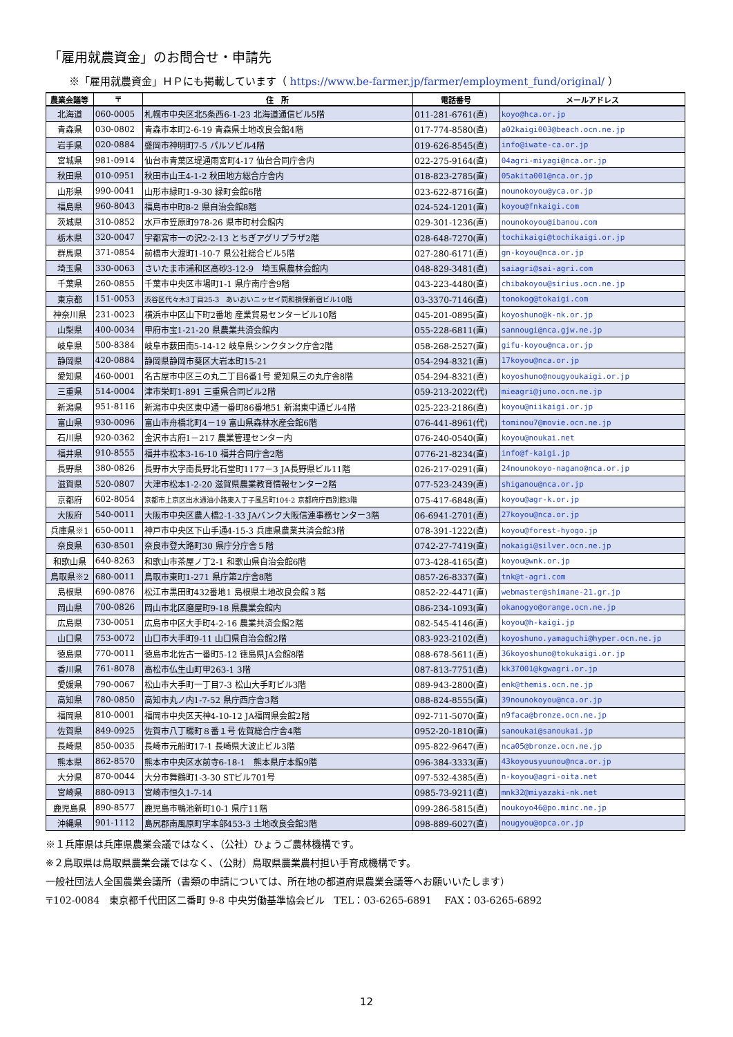「雇用就農資金」のお問合せ・申請先
※「雇用就農資金」ＨＰにも掲載しています（ https://www.be-farmer.jp/farmer/employment_fund/original/ ）
| 農業会議等 | 〒 | 住 所 | 電話番号 | メールアドレス |
| --- | --- | --- | --- | --- |
| 北海道 | 060-0005 | 札幌市中央区北5条西6-1-23 北海道通信ビル5階 | 011-281-6761(直) | koyo@hca.or.jp |
| 青森県 | 030-0802 | 青森市本町2-6-19 青森県土地改良会館4階 | 017-774-8580(直) | a02kaigi003@beach.ocn.ne.jp |
| 岩手県 | 020-0884 | 盛岡市神明町7-5 パルソビル4階 | 019-626-8545(直) | info@iwate-ca.or.jp |
| 宮城県 | 981-0914 | 仙台市青葉区堤通雨宮町4-17 仙台合同庁舎内 | 022-275-9164(直) | 04agri-miyagi@nca.or.jp |
| 秋田県 | 010-0951 | 秋田市山王4-1-2 秋田地方総合庁舎内 | 018-823-2785(直) | 05akita001@nca.or.jp |
| 山形県 | 990-0041 | 山形市緑町1-9-30 緑町会館6階 | 023-622-8716(直) | nounokoyou@yca.or.jp |
| 福島県 | 960-8043 | 福島市中町8-2 県自治会館8階 | 024-524-1201(直) | koyou@fnkaigi.com |
| 茨城県 | 310-0852 | 水戸市笠原町978-26 県市町村会館内 | 029-301-1236(直) | nounokoyou@ibanou.com |
| 栃木県 | 320-0047 | 宇都宮市一の沢2-2-13 とちぎアグリプラザ2階 | 028-648-7270(直) | tochikaigi@tochikaigi.or.jp |
| 群馬県 | 371-0854 | 前橋市大渡町1-10-7 県公社総合ビル5階 | 027-280-6171(直) | gn-koyou@nca.or.jp |
| 埼玉県 | 330-0063 | さいたま市浦和区高砂3-12-9 埼玉県農林会館内 | 048-829-3481(直) | saiagri@sai-agri.com |
| 千葉県 | 260-0855 | 千葉市中央区市場町1-1 県庁南庁舎9階 | 043-223-4480(直) | chibakoyou@sirius.ocn.ne.jp |
| 東京都 | 151-0053 | 渋谷区代々木3丁目25-3 あいおいニッセイ同和損保新宿ビル10階 | 03-3370-7146(直) | tonokog@tokaigi.com |
| 神奈川県 | 231-0023 | 横浜市中区山下町2番地 産業貿易センタービル10階 | 045-201-0895(直) | koyoshuno@k-nk.or.jp |
| 山梨県 | 400-0034 | 甲府市宝1-21-20 県農業共済会館内 | 055-228-6811(直) | sannougi@nca.gjw.ne.jp |
| 岐阜県 | 500-8384 | 岐阜市薮田南5-14-12 岐阜県シンクタンク庁舎2階 | 058-268-2527(直) | gifu-koyou@nca.or.jp |
| 静岡県 | 420-0884 | 静岡県静岡市葵区大岩本町15-21 | 054-294-8321(直) | 17koyou@nca.or.jp |
| 愛知県 | 460-0001 | 名古屋市中区三の丸二丁目6番1号 愛知県三の丸庁舎8階 | 054-294-8321(直) | koyoshuno@nougyoukaigi.or.jp |
| 三重県 | 514-0004 | 津市栄町1-891 三重県合同ビル2階 | 059-213-2022(代) | mieagri@juno.ocn.ne.jp |
| 新潟県 | 951-8116 | 新潟市中央区東中通一番町86番地51 新潟東中通ビル4階 | 025-223-2186(直) | koyou@niikaigi.or.jp |
| 富山県 | 930-0096 | 富山市舟橋北町4－19 富山県森林水産会館6階 | 076-441-8961(代) | tominou7@movie.ocn.ne.jp |
| 石川県 | 920-0362 | 金沢市古府1－217 農業管理センター内 | 076-240-0540(直) | koyou@noukai.net |
| 福井県 | 910-8555 | 福井市松本3-16-10 福井合同庁舎2階 | 0776-21-8234(直) | info@f-kaigi.jp |
| 長野県 | 380-0826 | 長野市大字南長野北石堂町1177－3 JA長野県ビル11階 | 026-217-0291(直) | 24nounokoyo-nagano@nca.or.jp |
| 滋賀県 | 520-0807 | 大津市松本1-2-20 滋賀県農業教育情報センター2階 | 077-523-2439(直) | shiganou@nca.or.jp |
| 京都府 | 602-8054 | 京都市上京区出水通油小路東入丁子風呂町104-2 京都府庁西別館3階 | 075-417-6848(直) | koyou@agr-k.or.jp |
| 大阪府 | 540-0011 | 大阪市中央区農人橋2-1-33 JAバンク大阪信連事務センター3階 | 06-6941-2701(直) | 27koyou@nca.or.jp |
| 兵庫県※1 | 650-0011 | 神戸市中央区下山手通4-15-3 兵庫県農業共済会館3階 | 078-391-1222(直) | koyou@forest-hyogo.jp |
| 奈良県 | 630-8501 | 奈良市登大路町30 県庁分庁舎５階 | 0742-27-7419(直) | nokaigi@silver.ocn.ne.jp |
| 和歌山県 | 640-8263 | 和歌山市茶屋ノ丁2-1 和歌山県自治会館6階 | 073-428-4165(直) | koyou@wnk.or.jp |
| 鳥取県※2 | 680-0011 | 鳥取市東町1-271 県庁第2庁舎8階 | 0857-26-8337(直) | tnk@t-agri.com |
| 島根県 | 690-0876 | 松江市黒田町432番地1 島根県土地改良会館３階 | 0852-22-4471(直) | webmaster@shimane-21.gr.jp |
| 岡山県 | 700-0826 | 岡山市北区磨屋町9-18 県農業会館内 | 086-234-1093(直) | okanogyo@orange.ocn.ne.jp |
| 広島県 | 730-0051 | 広島市中区大手町4-2-16 農業共済会館2階 | 082-545-4146(直) | koyou@h-kaigi.jp |
| 山口県 | 753-0072 | 山口市大手町9-11 山口県自治会館2階 | 083-923-2102(直) | koyoshuno.yamaguchi@hyper.ocn.ne.jp |
| 徳島県 | 770-0011 | 徳島市北佐古一番町5-12 徳島県JA会館8階 | 088-678-5611(直) | 36koyoshuno@tokukaigi.or.jp |
| 香川県 | 761-8078 | 高松市仏生山町甲263-1 3階 | 087-813-7751(直) | kk37001@kgwagri.or.jp |
| 愛媛県 | 790-0067 | 松山市大手町一丁目7-3 松山大手町ビル3階 | 089-943-2800(直) | enk@themis.ocn.ne.jp |
| 高知県 | 780-0850 | 高知市丸ノ内1-7-52 県庁西庁舎3階 | 088-824-8555(直) | 39nounokoyou@nca.or.jp |
| 福岡県 | 810-0001 | 福岡市中央区天神4-10-12 JA福岡県会館2階 | 092-711-5070(直) | n9faca@bronze.ocn.ne.jp |
| 佐賀県 | 849-0925 | 佐賀市八丁畷町８番１号 佐賀総合庁舎4階 | 0952-20-1810(直) | sanoukai@sanoukai.jp |
| 長崎県 | 850-0035 | 長崎市元船町17-1 長崎県大波止ビル3階 | 095-822-9647(直) | nca05@bronze.ocn.ne.jp |
| 熊本県 | 862-8570 | 熊本市中央区水前寺6-18-1 熊本県庁本館9階 | 096-384-3333(直) | 43koyousyuunou@nca.or.jp |
| 大分県 | 870-0044 | 大分市舞鶴町1-3-30 STビル701号 | 097-532-4385(直) | n-koyou@agri-oita.net |
| 宮崎県 | 880-0913 | 宮崎市恒久1-7-14 | 0985-73-9211(直) | mnk32@miyazaki-nk.net |
| 鹿児島県 | 890-8577 | 鹿児島市鴨池新町10-1 県庁11階 | 099-286-5815(直) | noukoyo46@po.minc.ne.jp |
| 沖縄県 | 901-1112 | 島尻郡南風原町字本部453-3 土地改良会館3階 | 098-889-6027(直) | nougyou@opca.or.jp |
※１兵庫県は兵庫県農業会議ではなく、（公社）ひょうご農林機構です。
※２鳥取県は鳥取県農業会議ではなく、（公財）鳥取県農業農村担い手育成機構です。
一般社団法人全国農業会議所（書類の申請については、所在地の都道府県農業会議等へお願いいたします）
〒102-0084　東京都千代田区二番町 9-8 中央労働基準協会ビル　TEL：03-6265-6891　 FAX：03-6265-6892
12